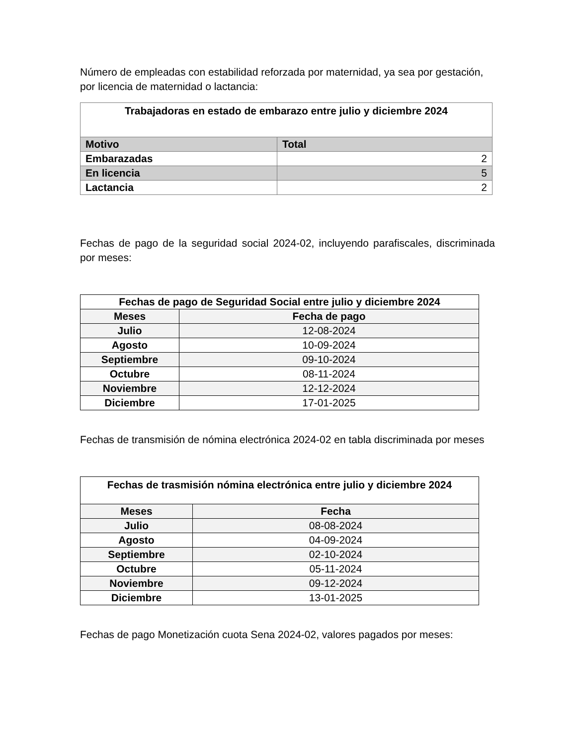Número de empleadas con estabilidad reforzada por maternidad, ya sea por gestación, por licencia de maternidad o lactancia:
| Trabajadoras en estado de embarazo entre julio y diciembre 2024 | |
| --- | --- |
| Motivo | Total |
| Embarazadas | 2 |
| En licencia | 5 |
| Lactancia | 2 |
Fechas de pago de la seguridad social 2024-02, incluyendo parafiscales, discriminada por meses:
| Fechas de pago de Seguridad Social entre julio y diciembre 2024 | |
| --- | --- |
| Meses | Fecha de pago |
| Julio | 12-08-2024 |
| Agosto | 10-09-2024 |
| Septiembre | 09-10-2024 |
| Octubre | 08-11-2024 |
| Noviembre | 12-12-2024 |
| Diciembre | 17-01-2025 |
Fechas de transmisión de nómina electrónica 2024-02 en tabla discriminada por meses
| Fechas de trasmisión nómina electrónica entre julio y diciembre 2024 | |
| --- | --- |
| Meses | Fecha |
| Julio | 08-08-2024 |
| Agosto | 04-09-2024 |
| Septiembre | 02-10-2024 |
| Octubre | 05-11-2024 |
| Noviembre | 09-12-2024 |
| Diciembre | 13-01-2025 |
Fechas de pago Monetización cuota Sena 2024-02, valores pagados por meses: